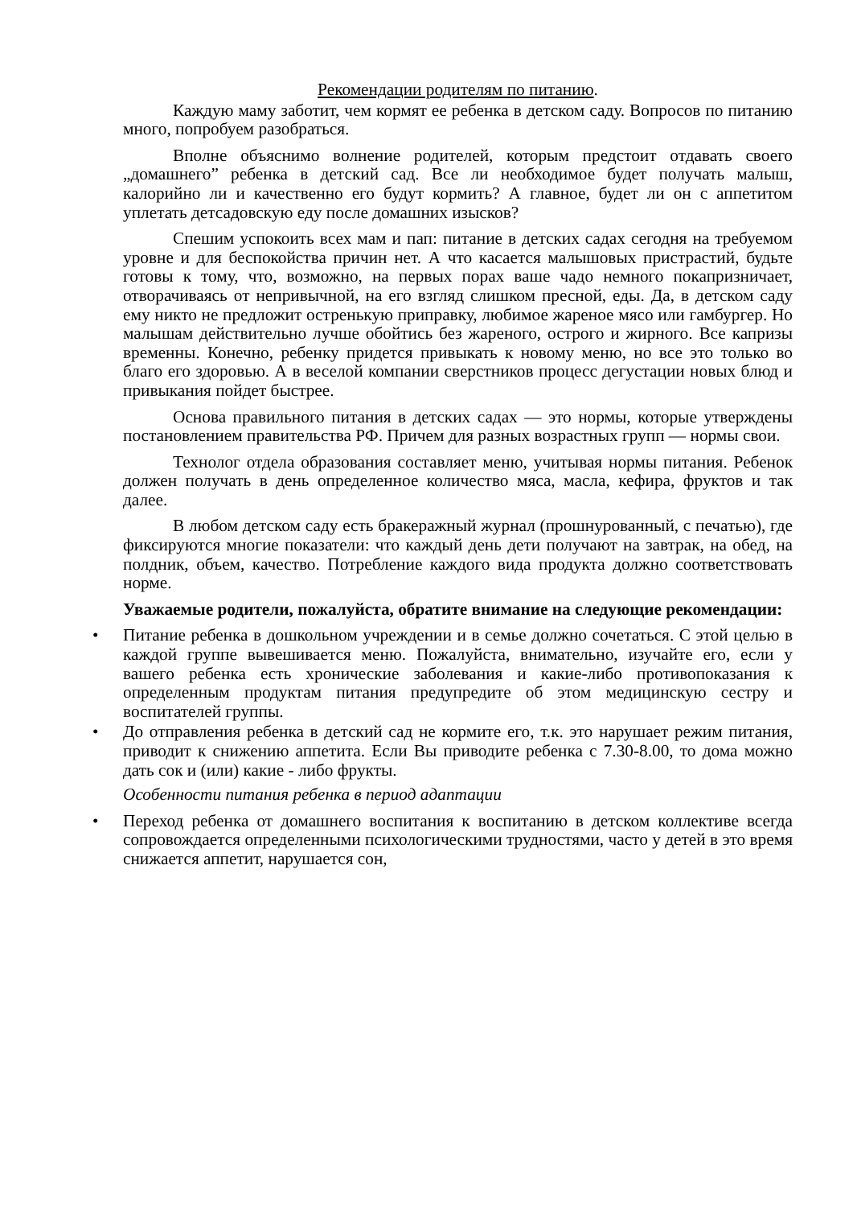Рекомендации родителям по питанию.
Каждую маму заботит, чем кормят ее ребенка в детском саду. Вопросов по питанию много, попробуем разобраться.
Вполне объяснимо волнение родителей, которым предстоит отдавать своего „домашнего” ребенка в детский сад. Все ли необходимое будет получать малыш, калорийно ли и качественно его будут кормить? А главное, будет ли он с аппетитом уплетать детсадовскую еду после домашних изысков?
Спешим успокоить всех мам и пап: питание в детских садах сегодня на требуемом уровне и для беспокойства причин нет. А что касается малышовых пристрастий, будьте готовы к тому, что, возможно, на первых порах ваше чадо немного покапризничает, отворачиваясь от непривычной, на его взгляд слишком пресной, еды. Да, в детском саду ему никто не предложит остренькую приправку, любимое жареное мясо или гамбургер. Но малышам действительно лучше обойтись без жареного, острого и жирного. Все капризы временны. Конечно, ребенку придется привыкать к новому меню, но все это только во благо его здоровью. А в веселой компании сверстников процесс дегустации новых блюд и привыкания пойдет быстрее.
Основа правильного питания в детских садах — это нормы, которые утверждены постановлением правительства РФ. Причем для разных возрастных групп — нормы свои.
Технолог отдела образования составляет меню, учитывая нормы питания. Ребенок должен получать в день определенное количество мяса, масла, кефира, фруктов и так далее.
В любом детском саду есть бракеражный журнал (прошнурованный, с печатью), где фиксируются многие показатели: что каждый день дети получают на завтрак, на обед, на полдник, объем, качество. Потребление каждого вида продукта должно соответствовать норме.
Уважаемые родители, пожалуйста, обратите внимание на следующие рекомендации:
• Питание ребенка в дошкольном учреждении и в семье должно сочетаться. С этой целью в каждой группе вывешивается меню. Пожалуйста, внимательно, изучайте его, если у вашего ребенка есть хронические заболевания и какие-либо противопоказания к определенным продуктам питания предупредите об этом медицинскую сестру и воспитателей группы.
• До отправления ребенка в детский сад не кормите его, т.к. это нарушает режим питания, приводит к снижению аппетита. Если Вы приводите ребенка с 7.30-8.00, то дома можно дать сок и (или) какие - либо фрукты.
Особенности питания ребенка в период адаптации
• Переход ребенка от домашнего воспитания к воспитанию в детском коллективе всегда сопровождается определенными психологическими трудностями, часто у детей в это время снижается аппетит, нарушается сон,